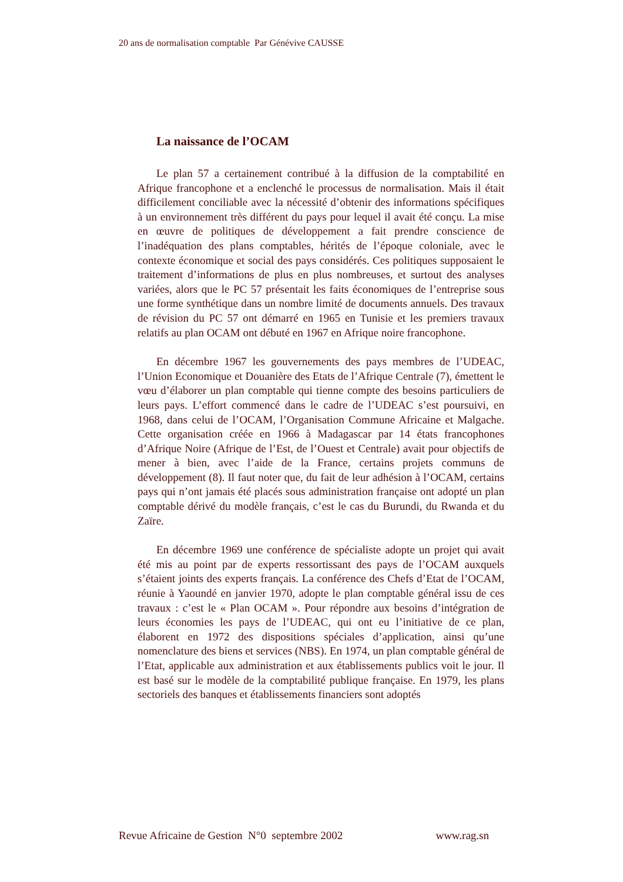20 ans de normalisation comptable Par Génévive CAUSSE
La naissance de l’OCAM
Le plan 57 a certainement contribué à la diffusion de la comptabilité en Afrique francophone et a enclenché le processus de normalisation. Mais il était difficilement conciliable avec la nécessité d’obtenir des informations spécifiques à un environnement très différent du pays pour lequel il avait été conçu. La mise en œuvre de politiques de développement a fait prendre conscience de l’inadéquation des plans comptables, hérités de l’époque coloniale, avec le contexte économique et social des pays considérés. Ces politiques supposaient le traitement d’informations de plus en plus nombreuses, et surtout des analyses variées, alors que le PC 57 présentait les faits économiques de l’entreprise sous une forme synthétique dans un nombre limité de documents annuels. Des travaux de révision du PC 57 ont démarré en 1965 en Tunisie et les premiers travaux relatifs au plan OCAM ont débuté en 1967 en Afrique noire francophone.
En décembre 1967 les gouvernements des pays membres de l’UDEAC, l’Union Economique et Douanière des Etats de l’Afrique Centrale (7), émettent le vœu d’élaborer un plan comptable qui tienne compte des besoins particuliers de leurs pays. L’effort commencé dans le cadre de l’UDEAC s’est poursuivi, en 1968, dans celui de l’OCAM, l’Organisation Commune Africaine et Malgache. Cette organisation créée en 1966 à Madagascar par 14 états francophones d’Afrique Noire (Afrique de l’Est, de l’Ouest et Centrale) avait pour objectifs de mener à bien, avec l’aide de la France, certains projets communs de développement (8). Il faut noter que, du fait de leur adhésion à l’OCAM, certains pays qui n’ont jamais été placés sous administration française ont adopté un plan comptable dérivé du modèle français, c’est le cas du Burundi, du Rwanda et du Zaïre.
En décembre 1969 une conférence de spécialiste adopte un projet qui avait été mis au point par de experts ressortissant des pays de l’OCAM auxquels s’étaient joints des experts français. La conférence des Chefs d’Etat de l’OCAM, réunie à Yaoundé en janvier 1970, adopte le plan comptable général issu de ces travaux : c’est le « Plan OCAM ». Pour répondre aux besoins d’intégration de leurs économies les pays de l’UDEAC, qui ont eu l’initiative de ce plan, élaborent en 1972 des dispositions spéciales d’application, ainsi qu’une nomenclature des biens et services (NBS). En 1974, un plan comptable général de l’Etat, applicable aux administration et aux établissements publics voit le jour. Il est basé sur le modèle de la comptabilité publique française. En 1979, les plans sectoriels des banques et établissements financiers sont adoptés
Revue Africaine de Gestion N°0 septembre 2002 www.rag.sn